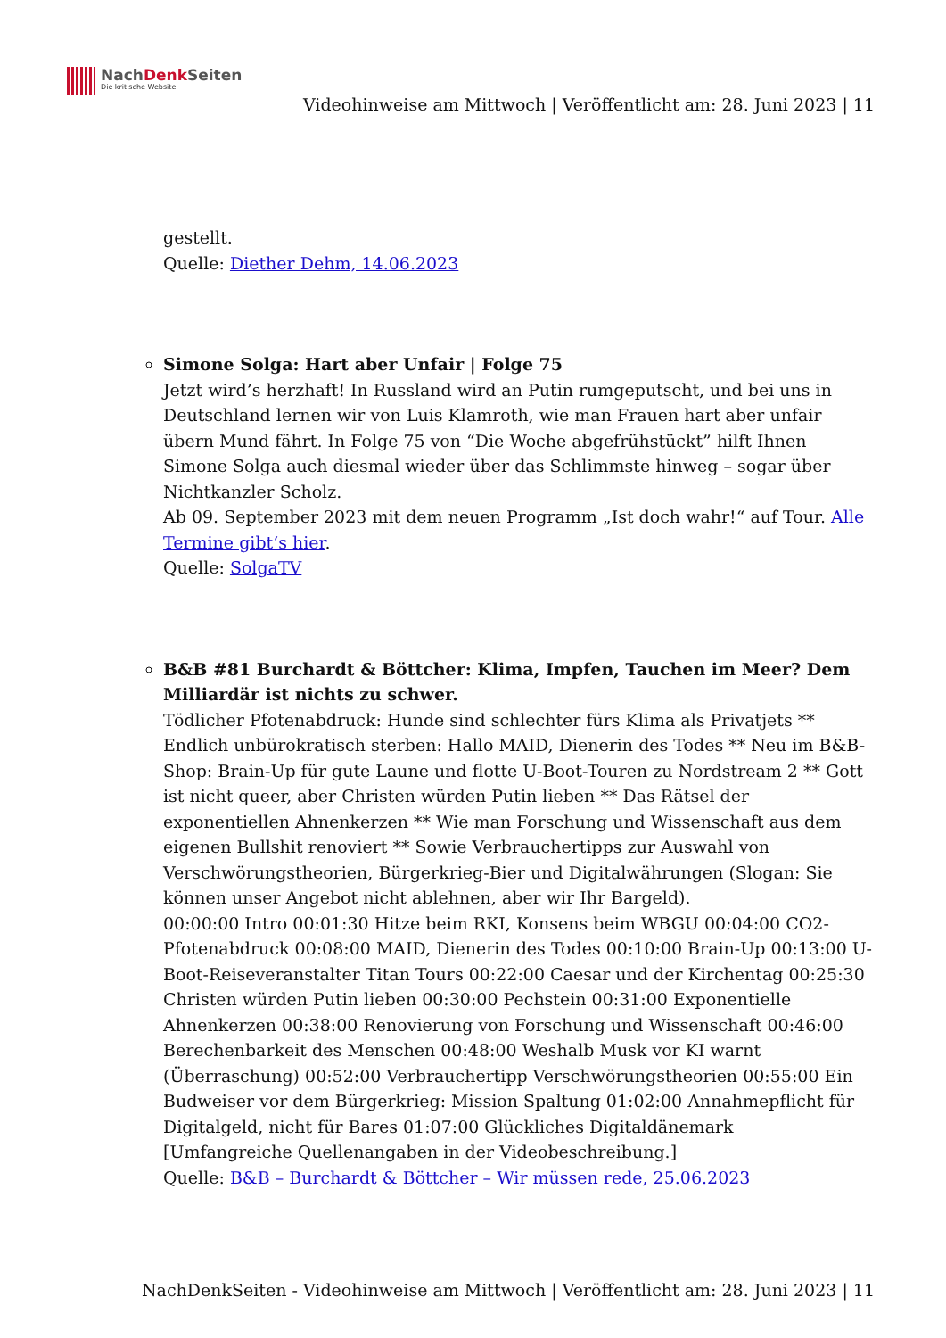NachDenk Seiten
Die kritische Website
Videohinweise am Mittwoch | Veröffentlicht am: 28. Juni 2023 | 11
gestellt.
Quelle: Diether Dehm, 14.06.2023
Simone Solga: Hart aber Unfair | Folge 75
Jetzt wird’s herzhaft! In Russland wird an Putin rumgeputscht, und bei uns in Deutschland lernen wir von Luis Klamroth, wie man Frauen hart aber unfair übern Mund fährt. In Folge 75 von “Die Woche abgefrühstückt” hilft Ihnen Simone Solga auch diesmal wieder über das Schlimmste hinweg – sogar über Nichtkanzler Scholz.
Ab 09. September 2023 mit dem neuen Programm „Ist doch wahr!“ auf Tour. Alle Termine gibt‘s hier.
Quelle: SolgaTV
B&B #81 Burchardt & Böttcher: Klima, Impfen, Tauchen im Meer? Dem Milliardär ist nichts zu schwer.
Tödlicher Pfotenabdruck: Hunde sind schlechter fürs Klima als Privatjets ** Endlich unbürokratisch sterben: Hallo MAID, Dienerin des Todes ** Neu im B&B-Shop: Brain-Up für gute Laune und flotte U-Boot-Touren zu Nordstream 2 ** Gott ist nicht queer, aber Christen würden Putin lieben ** Das Rätsel der exponentiellen Ahnenkerzen ** Wie man Forschung und Wissenschaft aus dem eigenen Bullshit renoviert ** Sowie Verbrauchertipps zur Auswahl von Verschwörungstheorien, Bürgerkrieg-Bier und Digitalwährungen (Slogan: Sie können unser Angebot nicht ablehnen, aber wir Ihr Bargeld).
00:00:00 Intro 00:01:30 Hitze beim RKI, Konsens beim WBGU 00:04:00 CO2-Pfotenabdruck 00:08:00 MAID, Dienerin des Todes 00:10:00 Brain-Up 00:13:00 U-Boot-Reiseveranstalter Titan Tours 00:22:00 Caesar und der Kirchentag 00:25:30 Christen würden Putin lieben 00:30:00 Pechstein 00:31:00 Exponentielle Ahnenkerzen 00:38:00 Renovierung von Forschung und Wissenschaft 00:46:00 Berechenbarkeit des Menschen 00:48:00 Weshalb Musk vor KI warnt (Überraschung) 00:52:00 Verbrauchertipp Verschwörungstheorien 00:55:00 Ein Budweiser vor dem Bürgerkrieg: Mission Spaltung 01:02:00 Annahmepflicht für Digitalgeld, nicht für Bares 01:07:00 Glückliches Digitaldänemark
[Umfangreiche Quellenangaben in der Videobeschreibung.]
Quelle: B&B – Burchardt & Böttcher – Wir müssen rede, 25.06.2023
NachDenkSeiten - Videohinweise am Mittwoch | Veröffentlicht am: 28. Juni 2023 | 11